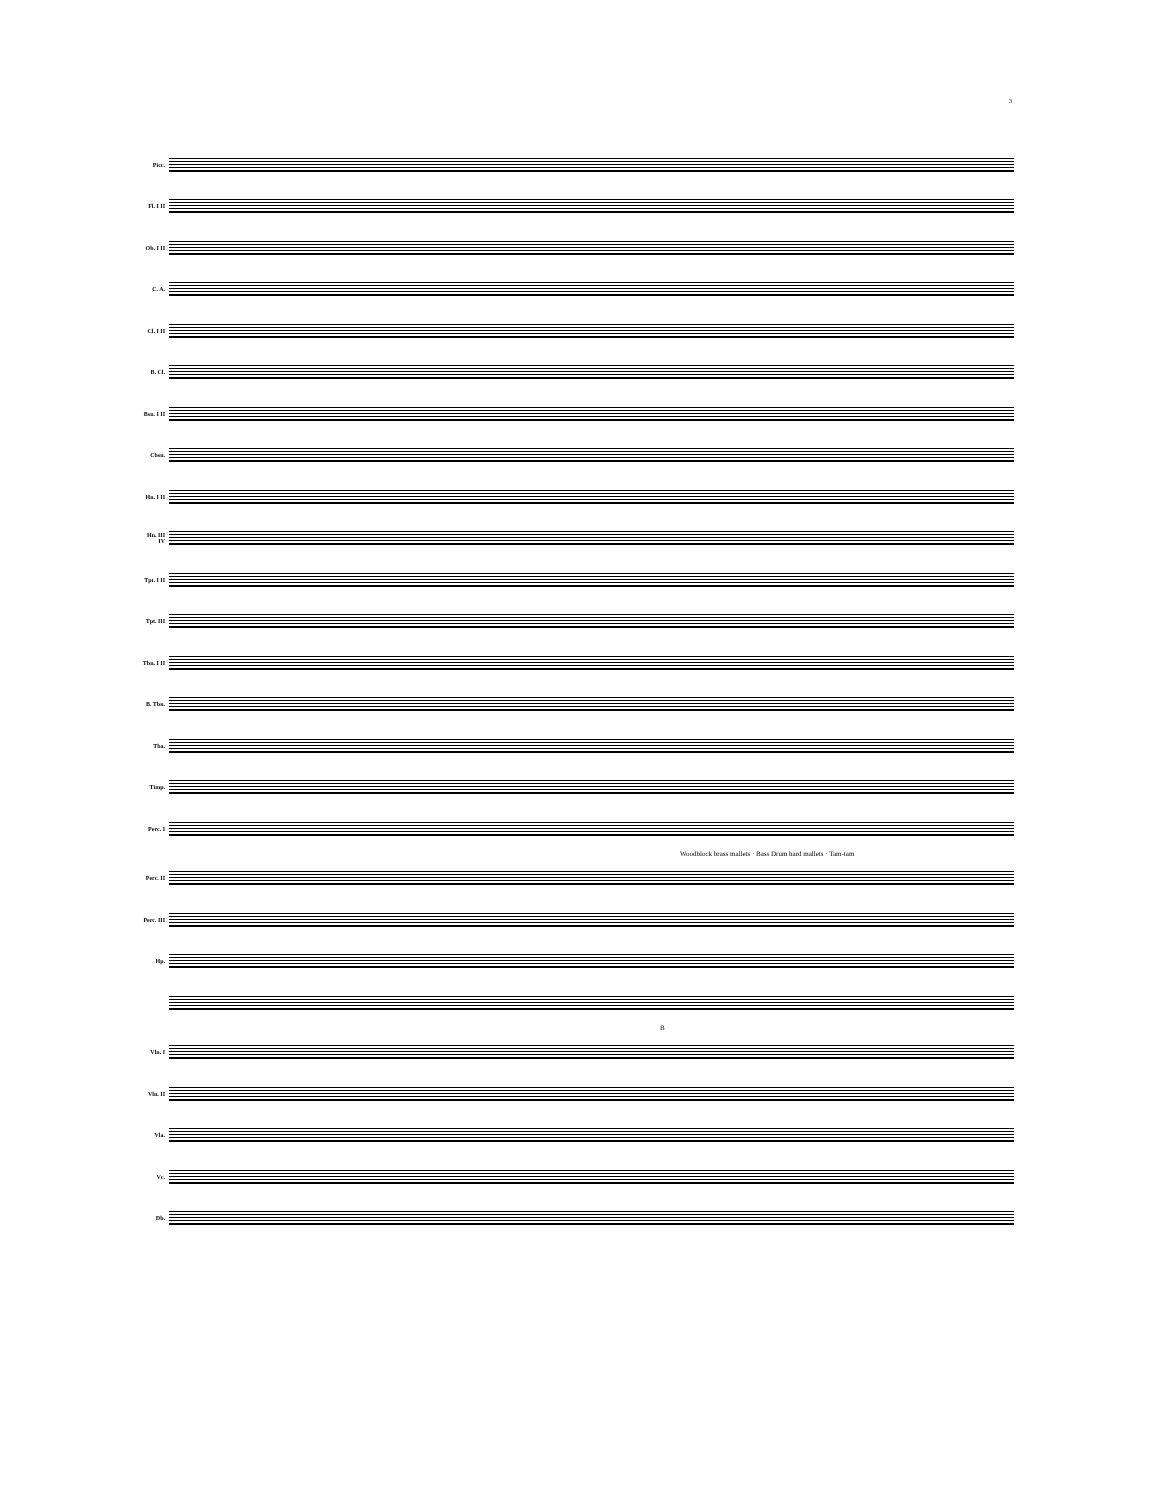3
Picc.
Fl. I II
Ob. I II
C. A.
Cl. I II
B. Cl.
Bsn. I II
Cbsn.
Hn. I II
Hn. III IV
Tpt. I II
Tpt. III
Tbn. I II
B. Tbn.
Tba.
Timp.
Perc. I
Woodblock brass mallets · Bass Drum hard mallets · Tam-tam
Perc. II
Perc. III
Hp.
B
Vln. I
Vln. II
Vla.
Vc.
Db.